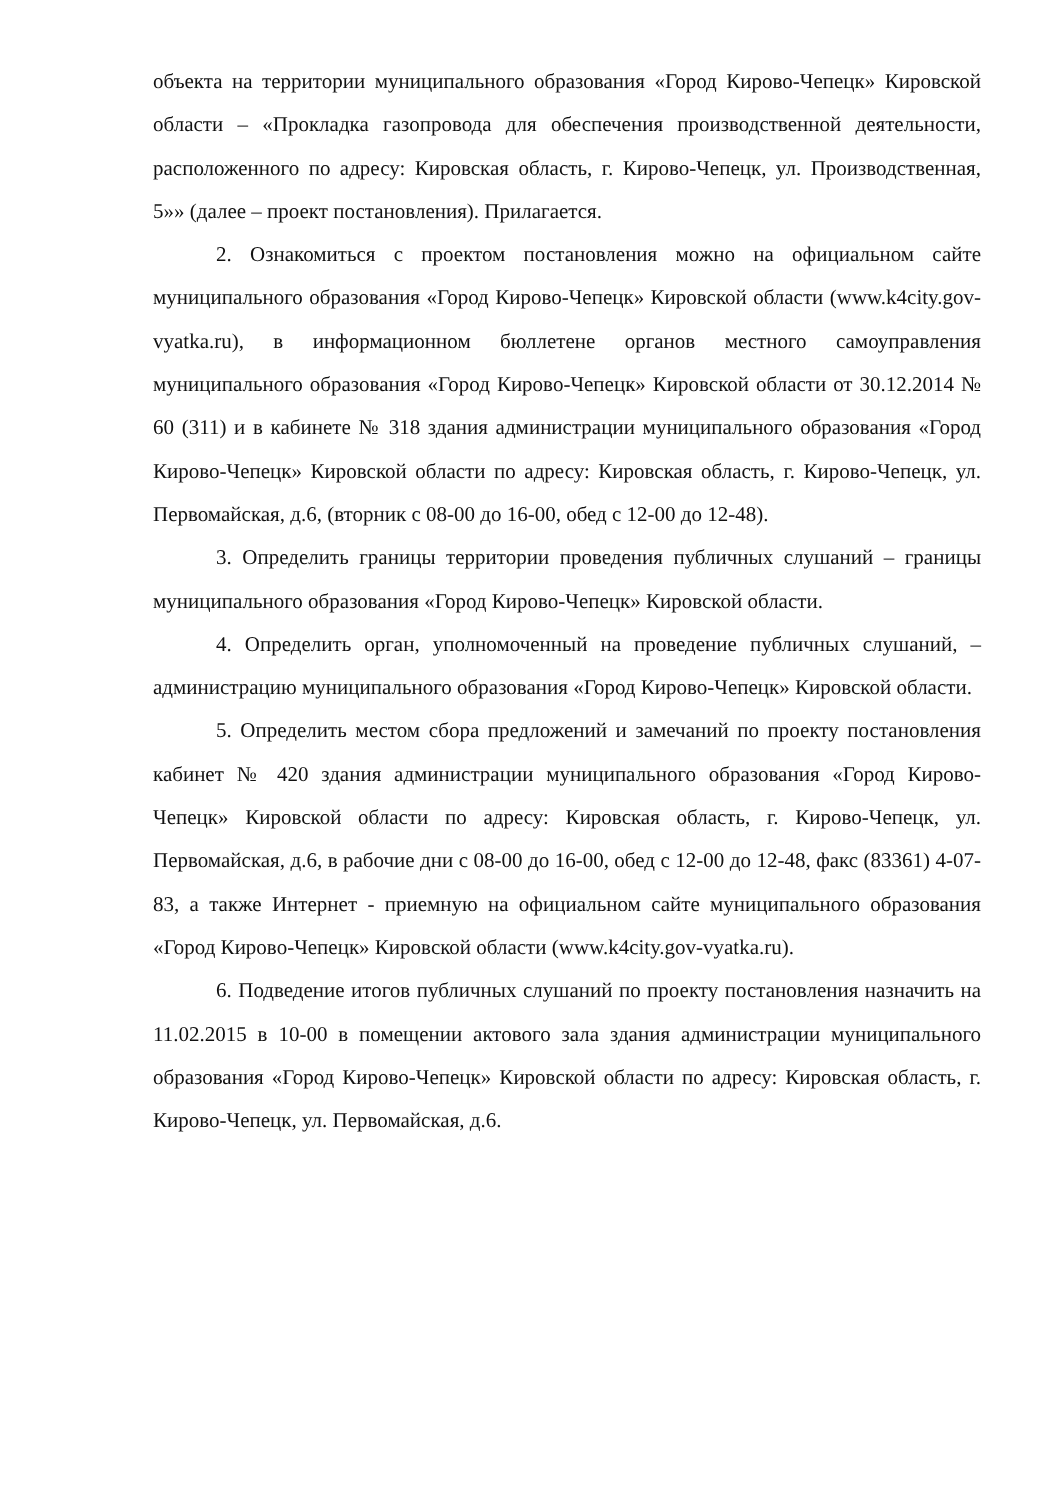объекта на территории муниципального образования «Город Кирово-Чепецк» Кировской области – «Прокладка газопровода для обеспечения производственной деятельности, расположенного по адресу: Кировская область, г. Кирово-Чепецк, ул. Производственная, 5»» (далее – проект постановления). Прилагается.
2. Ознакомиться с проектом постановления можно на официальном сайте муниципального образования «Город Кирово-Чепецк» Кировской области (www.k4city.gov-vyatka.ru), в информационном бюллетене органов местного самоуправления муниципального образования «Город Кирово-Чепецк» Кировской области от 30.12.2014 № 60 (311) и в кабинете № 318 здания администрации муниципального образования «Город Кирово-Чепецк» Кировской области по адресу: Кировская область, г. Кирово-Чепецк, ул. Первомайская, д.6, (вторник с 08-00 до 16-00, обед с 12-00 до 12-48).
3. Определить границы территории проведения публичных слушаний – границы муниципального образования «Город Кирово-Чепецк» Кировской области.
4. Определить орган, уполномоченный на проведение публичных слушаний, – администрацию муниципального образования «Город Кирово-Чепецк» Кировской области.
5. Определить местом сбора предложений и замечаний по проекту постановления кабинет № 420 здания администрации муниципального образования «Город Кирово-Чепецк» Кировской области по адресу: Кировская область, г. Кирово-Чепецк, ул. Первомайская, д.6, в рабочие дни с 08-00 до 16-00, обед с 12-00 до 12-48, факс (83361) 4-07-83, а также Интернет - приемную на официальном сайте муниципального образования «Город Кирово-Чепецк» Кировской области (www.k4city.gov-vyatka.ru).
6. Подведение итогов публичных слушаний по проекту постановления назначить на 11.02.2015 в 10-00 в помещении актового зала здания администрации муниципального образования «Город Кирово-Чепецк» Кировской области по адресу: Кировская область, г. Кирово-Чепецк, ул. Первомайская, д.6.